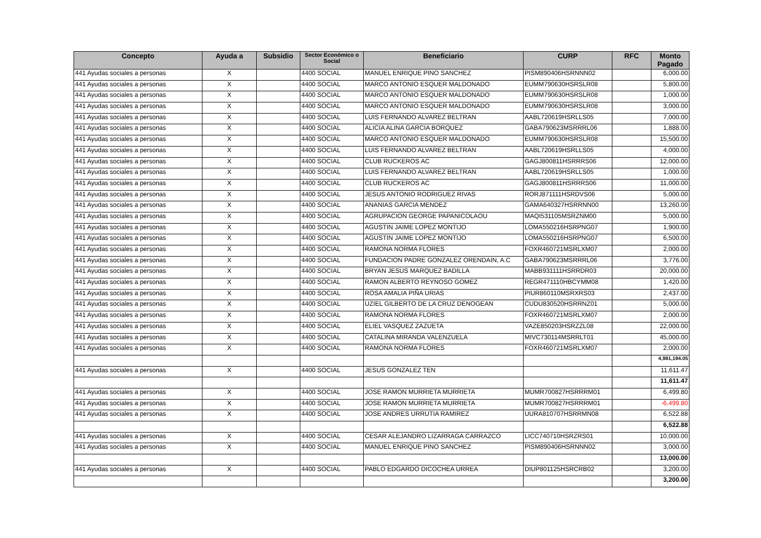| Concepto | Ayuda a | Subsidio | Sector Económico o Social | Beneficiario | CURP | RFC | Monto Pagado |
| --- | --- | --- | --- | --- | --- | --- | --- |
| 441 Ayudas sociales a personas | X | | 4400 SOCIAL | MANUEL ENRIQUE PINO SANCHEZ | PISM890406HSRNNN02 | | 6,000.00 |
| 441 Ayudas sociales a personas | X | | 4400 SOCIAL | MARCO ANTONIO ESQUER MALDONADO | EUMM790630HSRSLR08 | | 5,800.00 |
| 441 Ayudas sociales a personas | X | | 4400 SOCIAL | MARCO ANTONIO ESQUER MALDONADO | EUMM790630HSRSLR08 | | 1,000.00 |
| 441 Ayudas sociales a personas | X | | 4400 SOCIAL | MARCO ANTONIO ESQUER MALDONADO | EUMM790630HSRSLR08 | | 3,000.00 |
| 441 Ayudas sociales a personas | X | | 4400 SOCIAL | LUIS FERNANDO ALVAREZ BELTRAN | AABL720619HSRLLS05 | | 7,000.00 |
| 441 Ayudas sociales a personas | X | | 4400 SOCIAL | ALICIA ALINA GARCIA BORQUEZ | GABA790623MSRRRL06 | | 1,888.00 |
| 441 Ayudas sociales a personas | X | | 4400 SOCIAL | MARCO ANTONIO ESQUER MALDONADO | EUMM790630HSRSLR08 | | 15,500.00 |
| 441 Ayudas sociales a personas | X | | 4400 SOCIAL | LUIS FERNANDO ALVAREZ BELTRAN | AABL720619HSRLLS05 | | 4,000.00 |
| 441 Ayudas sociales a personas | X | | 4400 SOCIAL | CLUB RUCKEROS AC | GAGJ800811HSRRRS06 | | 12,000.00 |
| 441 Ayudas sociales a personas | X | | 4400 SOCIAL | LUIS FERNANDO ALVAREZ BELTRAN | AABL720619HSRLLS05 | | 1,000.00 |
| 441 Ayudas sociales a personas | X | | 4400 SOCIAL | CLUB RUCKEROS AC | GAGJ800811HSRRRS06 | | 11,000.00 |
| 441 Ayudas sociales a personas | X | | 4400 SOCIAL | JESUS ANTONIO RODRIGUEZ RIVAS | RORJ871111HSRDVS06 | | 5,000.00 |
| 441 Ayudas sociales a personas | X | | 4400 SOCIAL | ANANIAS GARCIA MENDEZ | GAMA640327HSRRNN00 | | 13,260.00 |
| 441 Ayudas sociales a personas | X | | 4400 SOCIAL | AGRUPACION GEORGE PAPANICOLAOU | MAQI531105MSRZNM00 | | 5,000.00 |
| 441 Ayudas sociales a personas | X | | 4400 SOCIAL | AGUSTIN JAIME LOPEZ MONTIJO | LOMA550216HSRPNG07 | | 1,900.00 |
| 441 Ayudas sociales a personas | X | | 4400 SOCIAL | AGUSTIN JAIME LOPEZ MONTIJO | LOMA550216HSRPNG07 | | 6,500.00 |
| 441 Ayudas sociales a personas | X | | 4400 SOCIAL | RAMONA NORMA FLORES | FOXR460721MSRLXM07 | | 2,000.00 |
| 441 Ayudas sociales a personas | X | | 4400 SOCIAL | FUNDACION PADRE GONZALEZ ORENDAIN, A.C | GABA790623MSRRRL06 | | 3,776.00 |
| 441 Ayudas sociales a personas | X | | 4400 SOCIAL | BRYAN JESUS MARQUEZ BADILLA | MABB931111HSRRDR03 | | 20,000.00 |
| 441 Ayudas sociales a personas | X | | 4400 SOCIAL | RAMON ALBERTO REYNOSO GOMEZ | REGR471110HBCYMM08 | | 1,420.00 |
| 441 Ayudas sociales a personas | X | | 4400 SOCIAL | ROSA AMALIA PIÑA URIAS | PIUR860110MSRXRS03 | | 2,437.00 |
| 441 Ayudas sociales a personas | X | | 4400 SOCIAL | UZIEL GILBERTO DE LA CRUZ DENOGEAN | CUDU830520HSRRNZ01 | | 5,000.00 |
| 441 Ayudas sociales a personas | X | | 4400 SOCIAL | RAMONA NORMA FLORES | FOXR460721MSRLXM07 | | 2,000.00 |
| 441 Ayudas sociales a personas | X | | 4400 SOCIAL | ELIEL VASQUEZ ZAZUETA | VAZE850203HSRZZL08 | | 22,000.00 |
| 441 Ayudas sociales a personas | X | | 4400 SOCIAL | CATALINA MIRANDA VALENZUELA | MIVC730114MSRRLT01 | | 45,000.00 |
| 441 Ayudas sociales a personas | X | | 4400 SOCIAL | RAMONA NORMA FLORES | FOXR460721MSRLXM07 | | 2,000.00 |
| | | | | | | | 4,981,194.05 |
| 441 Ayudas sociales a personas | X | | 4400 SOCIAL | JESUS GONZALEZ TEN | | | 11,611.47 |
| | | | | | | | 11,611.47 |
| 441 Ayudas sociales a personas | X | | 4400 SOCIAL | JOSE RAMON MURRIETA MURRIETA | MUMR700827HSRRRM01 | | 6,499.80 |
| 441 Ayudas sociales a personas | X | | 4400 SOCIAL | JOSE RAMON MURRIETA MURRIETA | MUMR700827HSRRRM01 | | -6,499.80 |
| 441 Ayudas sociales a personas | X | | 4400 SOCIAL | JOSE ANDRES URRUTIA RAMIREZ | UURA810707HSRRMN08 | | 6,522.88 |
| | | | | | | | 6,522.88 |
| 441 Ayudas sociales a personas | X | | 4400 SOCIAL | CESAR ALEJANDRO LIZARRAGA CARRAZCO | LICC740710HSRZRS01 | | 10,000.00 |
| 441 Ayudas sociales a personas | X | | 4400 SOCIAL | MANUEL ENRIQUE PINO SANCHEZ | PISM890406HSRNNN02 | | 3,000.00 |
| | | | | | | | 13,000.00 |
| 441 Ayudas sociales a personas | X | | 4400 SOCIAL | PABLO EDGARDO DICOCHEA URREA | DIUP801125HSRCRB02 | | 3,200.00 |
| | | | | | | | 3,200.00 |